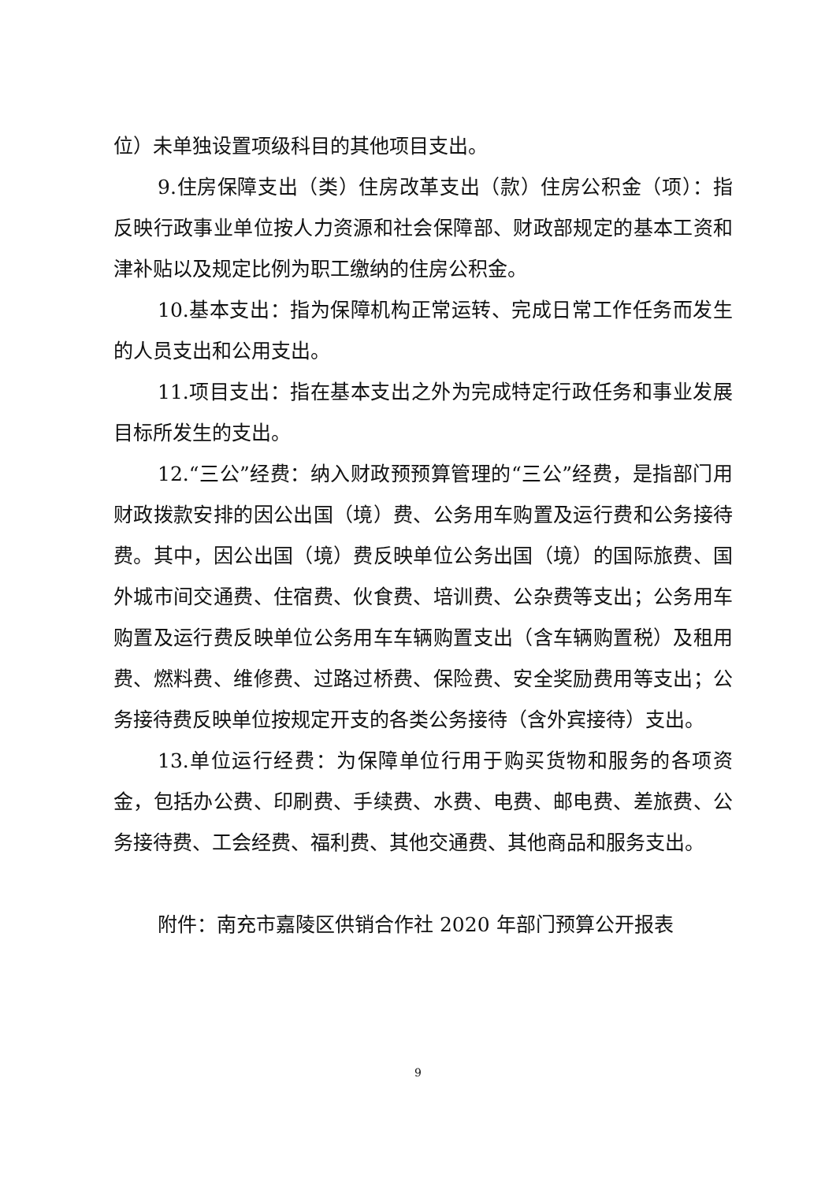位）未单独设置项级科目的其他项目支出。
9.住房保障支出（类）住房改革支出（款）住房公积金（项）：指反映行政事业单位按人力资源和社会保障部、财政部规定的基本工资和津补贴以及规定比例为职工缴纳的住房公积金。
10.基本支出：指为保障机构正常运转、完成日常工作任务而发生的人员支出和公用支出。
11.项目支出：指在基本支出之外为完成特定行政任务和事业发展目标所发生的支出。
12.“三公”经费：纳入财政预预算管理的“三公”经费，是指部门用财政拨款安排的因公出国（境）费、公务用车购置及运行费和公务接待费。其中，因公出国（境）费反映单位公务出国（境）的国际旅费、国外城市间交通费、住宿费、伙食费、培训费、公杂费等支出；公务用车购置及运行费反映单位公务用车车辆购置支出（含车辆购置税）及租用费、燃料费、维修费、过路过桥费、保险费、安全奖励费用等支出；公务接待费反映单位按规定开支的各类公务接待（含外宾接待）支出。
13.单位运行经费：为保障单位行用于购买货物和服务的各项资金，包括办公费、印刷费、手续费、水费、电费、邮电费、差旅费、公务接待费、工会经费、福利费、其他交通费、其他商品和服务支出。
附件：南充市嘉陵区供销合作社 2020 年部门预算公开报表
9